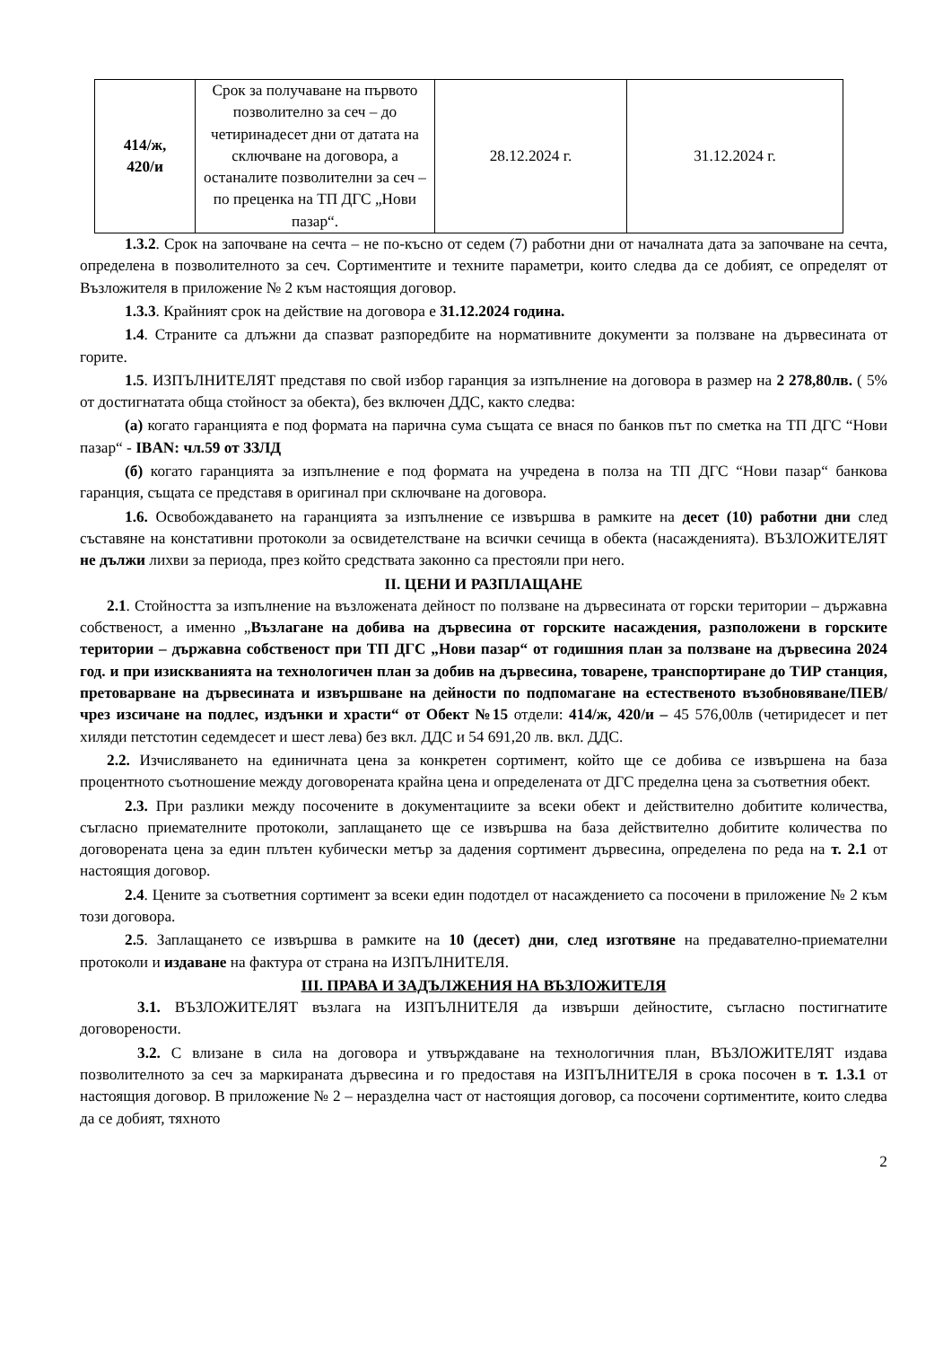| 414/ж, 420/и | Срок за получаване на първото позволително за сеч – до четиринадесет дни от датата на сключване на договора, а останалите позволителни за сеч – по преценка на ТП ДГС „Нови пазар“. | 28.12.2024 г. | 31.12.2024 г. |
1.3.2. Срок на започване на сечта – не по-късно от седем (7) работни дни от началната дата за започване на сечта, определена в позволителното за сеч. Сортиментите и техните параметри, които следва да се добият, се определят от Възложителя в приложение № 2 към настоящия договор.
1.3.3. Крайният срок на действие на договора е 31.12.2024 година.
1.4. Страните са длъжни да спазват разпоредбите на нормативните документи за ползване на дървесината от горите.
1.5. ИЗПЪЛНИТЕЛЯТ представя по свой избор гаранция за изпълнение на договора в размер на 2 278,80лв. ( 5% от достигнатата обща стойност за обекта), без включен ДДС, както следва:
(а) когато гаранцията е под формата на парична сума същата се внася по банков път по сметка на ТП ДГС “Нови пазар“ - IBAN: чл.59 от ЗЗЛД
(б) когато гаранцията за изпълнение е под формата на учредена в полза на ТП ДГС “Нови пазар“ банкова гаранция, същата се представя в оригинал при сключване на договора.
1.6. Освобождаването на гаранцията за изпълнение се извършва в рамките на десет (10) работни дни след съставяне на констативни протоколи за освидетелстване на всички сечища в обекта (насажденията). ВЪЗЛОЖИТЕЛЯТ не дължи лихви за периода, през който средствата законно са престояли при него.
II. ЦЕНИ И РАЗПЛАЩАНЕ
2.1. Стойността за изпълнение на възложената дейност по ползване на дървесината от горски територии – държавна собственост, а именно „Възлагане на добива на дървесина от горските насаждения, разположени в горските територии – държавна собственост при ТП ДГС „Нови пазар“ от годишния план за ползване на дървесина 2024 год. и при изискванията на технологичен план за добив на дървесина, товарене, транспортиране до ТИР станция, претоварване на дървесината и извършване на дейности по подпомагане на естественото възобновяване/ПЕВ/ чрез изсичане на подлес, издънки и храсти“ от Обект №15 отдели: 414/ж, 420/и – 45 576,00лв (четиридесет и пет хиляди петстотин седемдесет и шест лева) без вкл. ДДС и 54 691,20 лв. вкл. ДДС.
2.2. Изчисляването на единичната цена за конкретен сортимент, който ще се добива се извършена на база процентното съотношение между договорената крайна цена и определената от ДГС пределна цена за съответния обект.
2.3. При разлики между посочените в документациите за всеки обект и действително добитите количества, съгласно приемателните протоколи, заплащането ще се извършва на база действително добитите количества по договорената цена за един плътен кубически метър за дадения сортимент дървесина, определена по реда на т. 2.1 от настоящия договор.
2.4. Цените за съответния сортимент за всеки един подотдел от насаждението са посочени в приложение № 2 към този договора.
2.5. Заплащането се извършва в рамките на 10 (десет) дни, след изготвяне на предавателно-приемателни протоколи и издаване на фактура от страна на ИЗПЪЛНИТЕЛЯ.
III. ПРАВА И ЗАДЪЛЖЕНИЯ НА ВЪЗЛОЖИТЕЛЯ
3.1. ВЪЗЛОЖИТЕЛЯТ възлага на ИЗПЪЛНИТЕЛЯ да извърши дейностите, съгласно постигнатите договорености.
3.2. С влизане в сила на договора и утвърждаване на технологичния план, ВЪЗЛОЖИТЕЛЯТ издава позволителното за сеч за маркираната дървесина и го предоставя на ИЗПЪЛНИТЕЛЯ в срока посочен в т. 1.3.1 от настоящия договор. В приложение № 2 – неразделна част от настоящия договор, са посочени сортиментите, които следва да се добият, тяхното
2